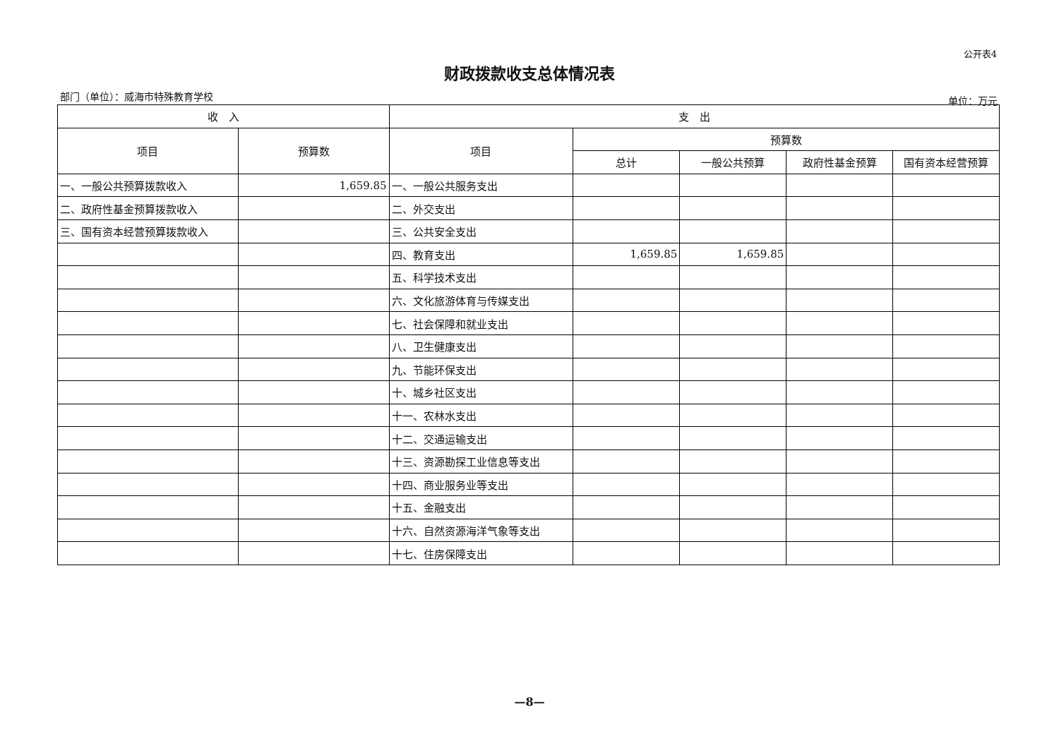公开表4
财政拨款收支总体情况表
部门（单位）：威海市特殊教育学校 单位：万元
| 收 入 | | 支 出 | | | | |
| --- | --- | --- | --- | --- | --- | --- |
| 项目 | 预算数 | 项目 | 预算数 | | | |
| | | | 总计 | 一般公共预算 | 政府性基金预算 | 国有资本经营预算 |
| 一、一般公共预算拨款收入 | 1,659.85 | 一、一般公共服务支出 | | | | |
| 二、政府性基金预算拨款收入 | | 二、外交支出 | | | | |
| 三、国有资本经营预算拨款收入 | | 三、公共安全支出 | | | | |
| | | 四、教育支出 | 1,659.85 | 1,659.85 | | |
| | | 五、科学技术支出 | | | | |
| | | 六、文化旅游体育与传媒支出 | | | | |
| | | 七、社会保障和就业支出 | | | | |
| | | 八、卫生健康支出 | | | | |
| | | 九、节能环保支出 | | | | |
| | | 十、城乡社区支出 | | | | |
| | | 十一、农林水支出 | | | | |
| | | 十二、交通运输支出 | | | | |
| | | 十三、资源勘探工业信息等支出 | | | | |
| | | 十四、商业服务业等支出 | | | | |
| | | 十五、金融支出 | | | | |
| | | 十六、自然资源海洋气象等支出 | | | | |
| | | 十七、住房保障支出 | | | | |
—8—